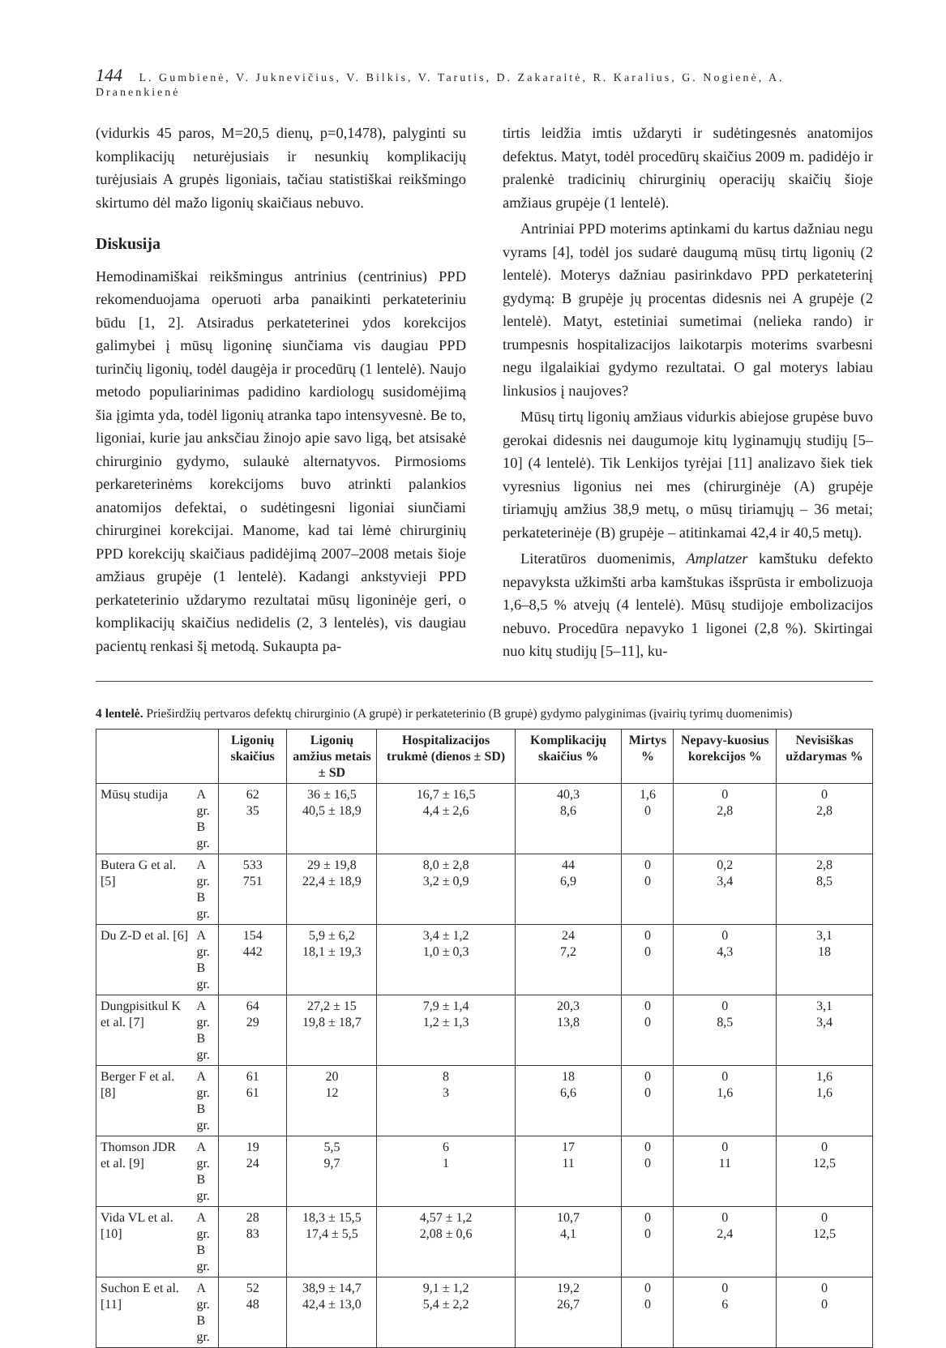144 L. Gumbienė, V. Juknevičius, V. Bilkis, V. Tarutis, D. Zakaraitė, R. Karalius, G. Nogienė, A. Dranenkienė
(vidurkis 45 paros, M=20,5 dienų, p=0,1478), palyginti su komplikacijų neturėjusiais ir nesunkių komplikacijų turėjusiais A grupės ligoniais, tačiau statistiškai reikšmingo skirtumo dėl mažo ligonių skaičiaus nebuvo.
Diskusija
Hemodinamiškai reikšmingus antrinius (centrinius) PPD rekomenduojama operuoti arba panaikinti perkateteriniu būdu [1, 2]. Atsiradus perkateterinei ydos korekcijos galimybei į mūsų ligoninę siunčiama vis daugiau PPD turinčių ligonių, todėl daugėja ir procedūrų (1 lentelė). Naujo metodo populiarinimas padidino kardiologų susidomėjimą šia įgimta yda, todėl ligonių atranka tapo intensyvesnė. Be to, ligoniai, kurie jau anksčiau žinojo apie savo ligą, bet atsisakė chirurginio gydymo, sulaukė alternatyvos. Pirmosioms perkareterinėms korekcijoms buvo atrinkti palankios anatomijos defektai, o sudėtingesni ligoniai siunčiami chirurginei korekcijai. Manome, kad tai lėmė chirurginių PPD korekcijų skaičiaus padidėjimą 2007–2008 metais šioje amžiaus grupėje (1 lentelė). Kadangi ankstyvieji PPD perkateterinio uždarymo rezultatai mūsų ligoninėje geri, o komplikacijų skaičius nedidelis (2, 3 lentelės), vis daugiau pacientų renkasi šį metodą. Sukaupta pa-
tirtis leidžia imtis uždaryti ir sudėtingesnės anatomijos defektus. Matyt, todėl procedūrų skaičius 2009 m. padidėjo ir pralenkė tradicinių chirurginių operacijų skaičių šioje amžiaus grupėje (1 lentelė).
Antriniai PPD moterims aptinkami du kartus dažniau negu vyrams [4], todėl jos sudarė daugumą mūsų tirtų ligonių (2 lentelė). Moterys dažniau pasirinkdavo PPD perkateterinį gydymą: B grupėje jų procentas didesnis nei A grupėje (2 lentelė). Matyt, estetiniai sumetimai (nelieka rando) ir trumpesnis hospitalizacijos laikotarpis moterims svarbesni negu ilgalaikiai gydymo rezultatai. O gal moterys labiau linkusios į naujoves?
Mūsų tirtų ligonių amžiaus vidurkis abiejose grupėse buvo gerokai didesnis nei daugumoje kitų lyginamųjų studijų [5–10] (4 lentelė). Tik Lenkijos tyrėjai [11] analizavo šiek tiek vyresnius ligonius nei mes (chirurginėje (A) grupėje tiriamųjų amžius 38,9 metų, o mūsų tiriamųjų – 36 metai; perkateterinėje (B) grupėje – atitinkamai 42,4 ir 40,5 metų).
Literatūros duomenimis, Amplatzer kamštuku defekto nepavyksta užkimšti arba kamštukas išsprūsta ir embolizuoja 1,6–8,5 % atvejų (4 lentelė). Mūsų studijoje embolizacijos nebuvo. Procedūra nepavyko 1 ligonei (2,8 %). Skirtingai nuo kitų studijų [5–11], ku-
4 lentelė. Prieširdžių pertvaros defektų chirurginio (A grupė) ir perkateterinio (B grupė) gydymo palyginimas (įvairių tyrimų duomenimis)
| | | Ligonių skaičius | Ligonių amžius metais ± SD | Hospitalizacijos trukmė (dienos ± SD) | Komplikacijų skaičius % | Mirtys % | Nepavy-kuosius korekcijos % | Nevisiškas uždarymas % |
| --- | --- | --- | --- | --- | --- | --- | --- | --- |
| Mūsų studija | A gr. B gr. | 62 35 | 36 ± 16,5 40,5 ± 18,9 | 16,7 ± 16,5 4,4 ± 2,6 | 40,3 8,6 | 1,6 0 | 0 2,8 | 0 2,8 |
| Butera G et al. [5] | A gr. B gr. | 533 751 | 29 ± 19,8 22,4 ± 18,9 | 8,0 ± 2,8 3,2 ± 0,9 | 44 6,9 | 0 0 | 0,2 3,4 | 2,8 8,5 |
| Du Z-D et al. [6] | A gr. B gr. | 154 442 | 5,9 ± 6,2 18,1 ± 19,3 | 3,4 ± 1,2 1,0 ± 0,3 | 24 7,2 | 0 0 | 0 4,3 | 3,1 18 |
| Dungpisitkul K et al. [7] | A gr. B gr. | 64 29 | 27,2 ± 15 19,8 ± 18,7 | 7,9 ± 1,4 1,2 ± 1,3 | 20,3 13,8 | 0 0 | 0 8,5 | 3,1 3,4 |
| Berger F et al. [8] | A gr. B gr. | 61 61 | 20 12 | 8 3 | 18 6,6 | 0 0 | 0 1,6 | 1,6 1,6 |
| Thomson JDR et al. [9] | A gr. B gr. | 19 24 | 5,5 9,7 | 6 1 | 17 11 | 0 0 | 0 11 | 0 12,5 |
| Vida VL et al. [10] | A gr. B gr. | 28 83 | 18,3 ± 15,5 17,4 ± 5,5 | 4,57 ± 1,2 2,08 ± 0,6 | 10,7 4,1 | 0 0 | 0 2,4 | 0 12,5 |
| Suchon E et al. [11] | A gr. B gr. | 52 48 | 38,9 ± 14,7 42,4 ± 13,0 | 9,1 ± 1,2 5,4 ± 2,2 | 19,2 26,7 | 0 0 | 0 6 | 0 0 |